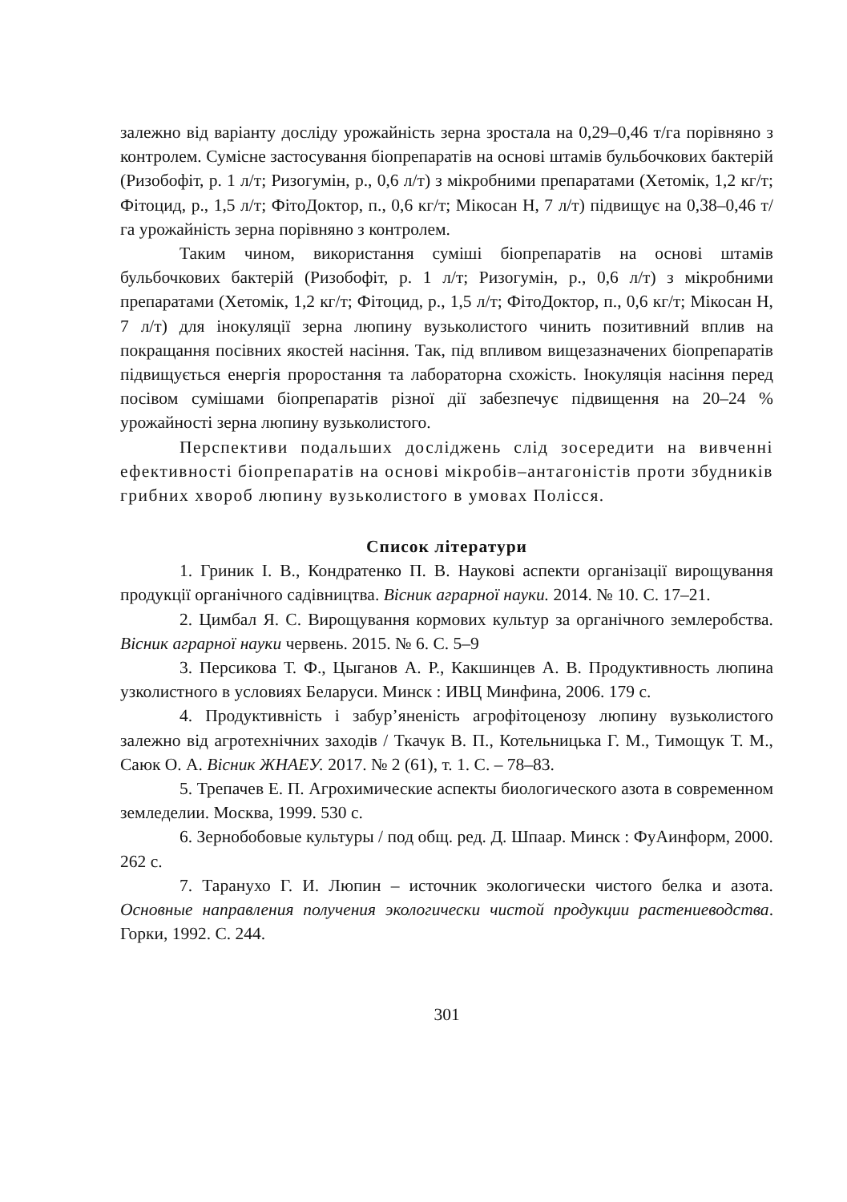залежно від варіанту досліду урожайність зерна зростала на 0,29–0,46 т/га порівняно з контролем. Сумісне застосування біопрепаратів на основі штамів бульбочкових бактерій (Ризобофіт, р. 1 л/т; Ризогумін, р., 0,6 л/т) з мікробними препаратами (Хетомік, 1,2 кг/т; Фітоцид, р., 1,5 л/т; ФітоДоктор, п., 0,6 кг/т; Мікосан Н, 7 л/т) підвищує на 0,38–0,46 т/га урожайність зерна порівняно з контролем.
Таким чином, використання суміші біопрепаратів на основі штамів бульбочкових бактерій (Ризобофіт, р. 1 л/т; Ризогумін, р., 0,6 л/т) з мікробними препаратами (Хетомік, 1,2 кг/т; Фітоцид, р., 1,5 л/т; ФітоДоктор, п., 0,6 кг/т; Мікосан Н, 7 л/т) для інокуляції зерна люпину вузьколистого чинить позитивний вплив на покращання посівних якостей насіння. Так, під впливом вищезазначених біопрепаратів підвищується енергія проростання та лабораторна схожість. Інокуляція насіння перед посівом сумішами біопрепаратів різної дії забезпечує підвищення на 20–24 % урожайності зерна люпину вузьколистого.
Перспективи подальших досліджень слід зосередити на вивченні ефективності біопрепаратів на основі мікробів–антагоністів проти збудників грибних хвороб люпину вузьколистого в умовах Полісся.
Список літератури
1. Гриник І. В., Кондратенко П. В. Наукові аспекти організації вирощування продукції органічного садівництва. Вісник аграрної науки. 2014. № 10. С. 17–21.
2. Цимбал Я. С. Вирощування кормових культур за органічного землеробства. Вісник аграрної науки червень. 2015. № 6. С. 5–9
3. Персикова Т. Ф., Цыганов А. Р., Какшинцев А. В. Продуктивность люпина узколистного в условиях Беларуси. Минск : ИВЦ Минфина, 2006. 179 с.
4. Продуктивність і забур’яненість агрофітоценозу люпину вузьколистого залежно від агротехнічних заходів / Ткачук В. П., Котельницька Г. М., Тимощук Т. М., Саюк О. А. Вісник ЖНАЕУ. 2017. № 2 (61), т. 1. С. – 78–83.
5. Трепачев Е. П. Агрохимические аспекты биологического азота в современном земледелии. Москва, 1999. 530 с.
6. Зернобобовые культуры / под общ. ред. Д. Шпаар. Минск : ФуАинформ, 2000. 262 с.
7. Таранухо Г. И. Люпин – источник экологически чистого белка и азота. Основные направления получения экологически чистой продукции растениеводства. Горки, 1992. С. 244.
301